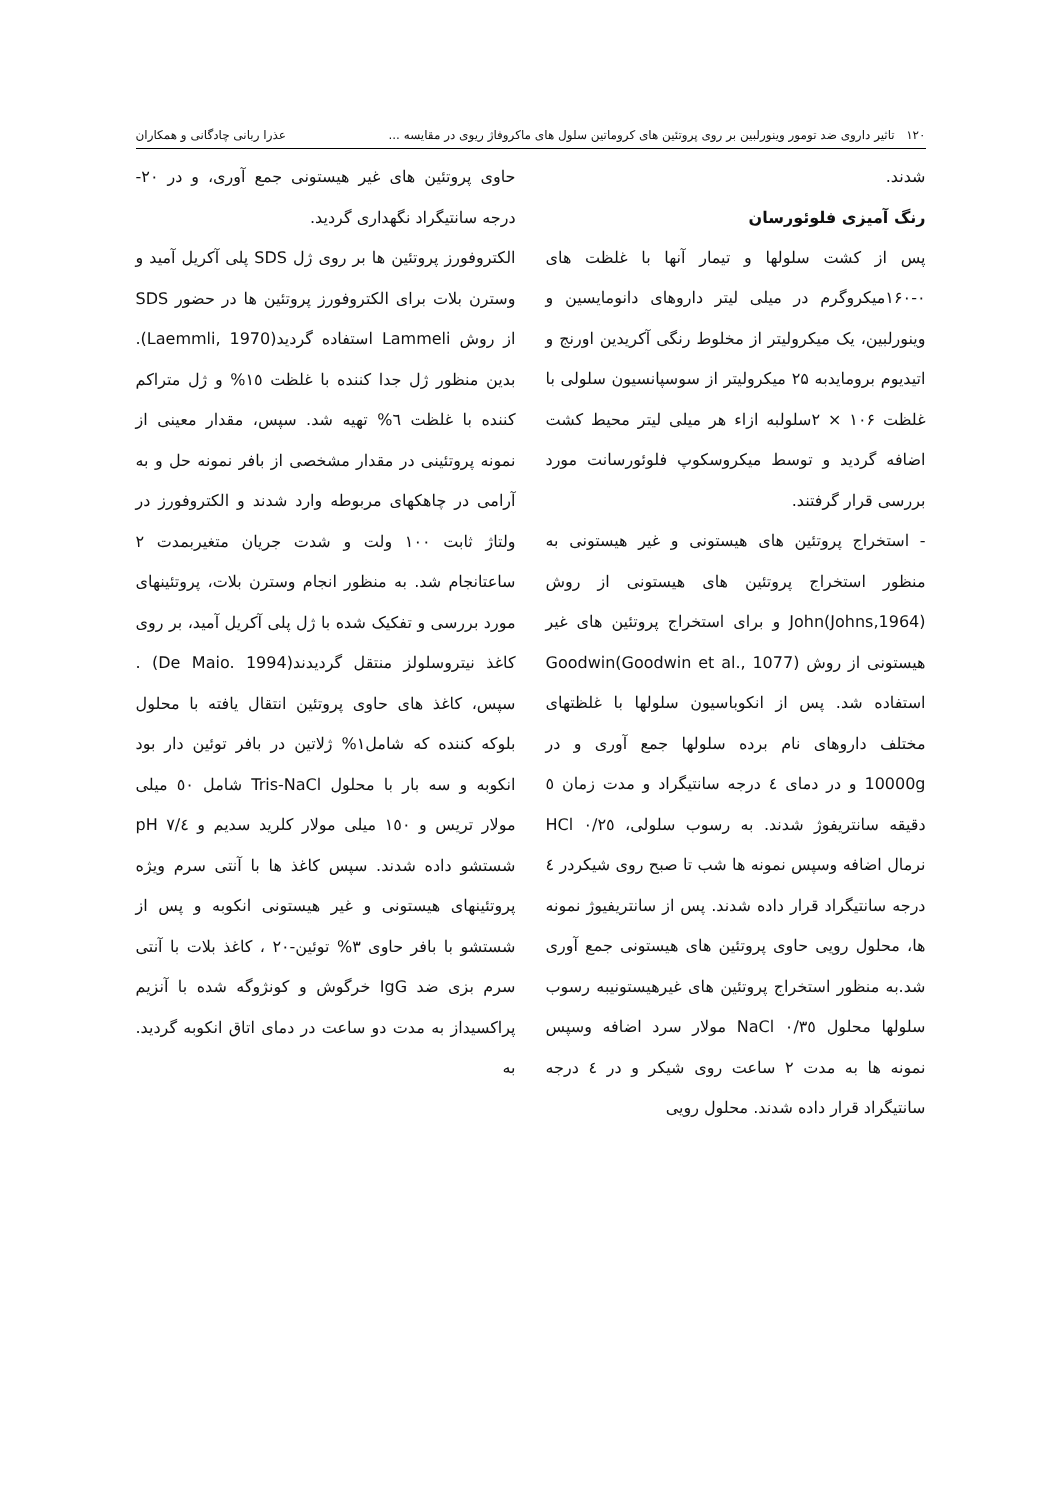۱۲۰ تاثیر داروی ضد تومور وینورلبین بر روی پروتئین های کروماتین سلول های ماکروفاژ ریوی در مقایسه ... عذرا ربانی چادگانی و همکاران
شدند.
رنگ آمیزی فلوئورسان
پس از کشت سلولها و تیمار آنها با غلظت های ۰-۱۶۰میکروگرم در میلی لیتر داروهای دانومایسین و وینورلبین، یک میکرولیتر از مخلوط رنگی آکریدین اورنج و اتیدیوم برومایدبه ۲۵ میکرولیتر از سوسپانسیون سلولی با غلظت ۱۰۶ × ۲سلولبه ازاء هر میلی لیتر محیط کشت اضافه گردید و توسط میکروسکوپ فلوئورسانت مورد بررسی قرار گرفتند.
- استخراج پروتئین های هیستونی و غیر هیستونی به منظور استخراج پروتئین های هیستونی از روش John(Johns,1964) و برای استخراج پروتئین های غیر هیستونی از روش Goodwin(Goodwin et al., 1077) استفاده شد. پس از انکوباسیون سلولها با غلظتهای مختلف داروهای نام برده سلولها جمع آوری و در 10000g و در دمای ٤ درجه سانتیگراد و مدت زمان ٥ دقیقه سانتریفوژ شدند. به رسوب سلولی، HCl ۰/۲٥ نرمال اضافه وسپس نمونه ها شب تا صبح روی شیکردر ٤ درجه سانتیگراد قرار داده شدند. پس از سانتریفیوژ نمونه ها، محلول رویی حاوی پروتئین های هیستونی جمع آوری شد.به منظور استخراج پروتئین های غیرهیستونیبه رسوب سلولها محلول NaCl ۰/۳٥ مولار سرد اضافه وسپس نمونه ها به مدت ۲ ساعت روی شیکر و در ٤ درجه سانتیگراد قرار داده شدند. محلول رویی
حاوی پروتئین های غیر هیستونی جمع آوری، و در ۲۰- درجه سانتیگراد نگهداری گردید.
الکتروفورز پروتئین ها بر روی ژل SDS پلی آکریل آمید و وسترن بلات برای الکتروفورز پروتئین ها در حضور SDS از روش Lammeli استفاده گردید(Laemmli, 1970). بدین منظور ژل جدا کننده با غلظت ۱٥% و ژل متراکم کننده با غلظت ٦% تهیه شد. سپس، مقدار معینی از نمونه پروتئینی در مقدار مشخصی از بافر نمونه حل و به آرامی در چاهکهای مربوطه وارد شدند و الکتروفورز در ولتاژ ثابت ۱۰۰ ولت و شدت جریان متغیربمدت ۲ ساعتانجام شد. به منظور انجام وسترن بلات، پروتئینهای مورد بررسی و تفکیک شده با ژل پلی آکریل آمید، بر روی کاغذ نیتروسلولز منتقل گردیدند(De Maio. 1994) . سپس، کاغذ های حاوی پروتئین انتقال یافته با محلول بلوکه کننده که شامل۱% ژلاتین در بافر توئین دار بود انکوبه و سه بار با محلول Tris-NaCl شامل ٥۰ میلی مولار تریس و ۱٥۰ میلی مولار کلرید سدیم و ۷/٤ pH شستشو داده شدند. سپس کاغذ ها با آنتی سرم ویژه پروتئینهای هیستونی و غیر هیستونی انکوبه و پس از شستشو با بافر حاوی ۳% توئین-۲۰ ، کاغذ بلات با آنتی سرم بزی ضد IgG خرگوش و کونژوگه شده با آنزیم پراکسیداز به مدت دو ساعت در دمای اتاق انکوبه گردید. به